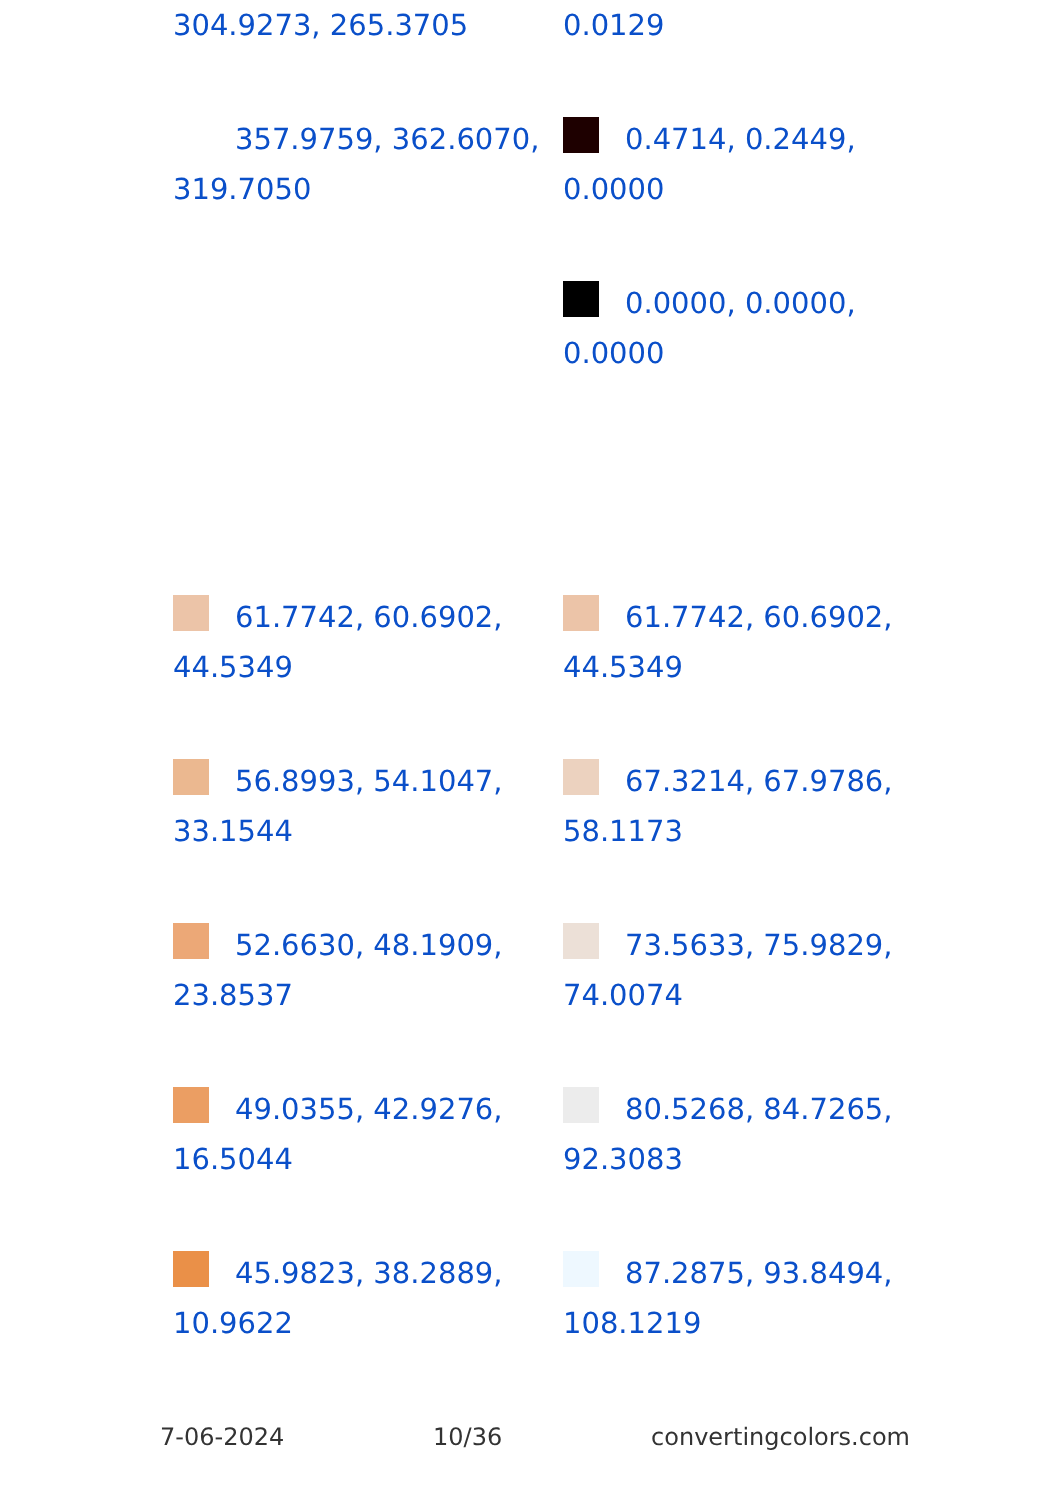304.9273, 265.3705 0.0129
357.9759, 362.6070, 319.7050
0.4714, 0.2449, 0.0000
0.0000, 0.0000, 0.0000
61.7742, 60.6902, 44.5349
61.7742, 60.6902, 44.5349
56.8993, 54.1047, 33.1544
67.3214, 67.9786, 58.1173
52.6630, 48.1909, 23.8537
73.5633, 75.9829, 74.0074
49.0355, 42.9276, 16.5044
80.5268, 84.7265, 92.3083
45.9823, 38.2889, 10.9622
87.2875, 93.8494, 108.1219
7-06-2024 10/36 convertingcolors.com